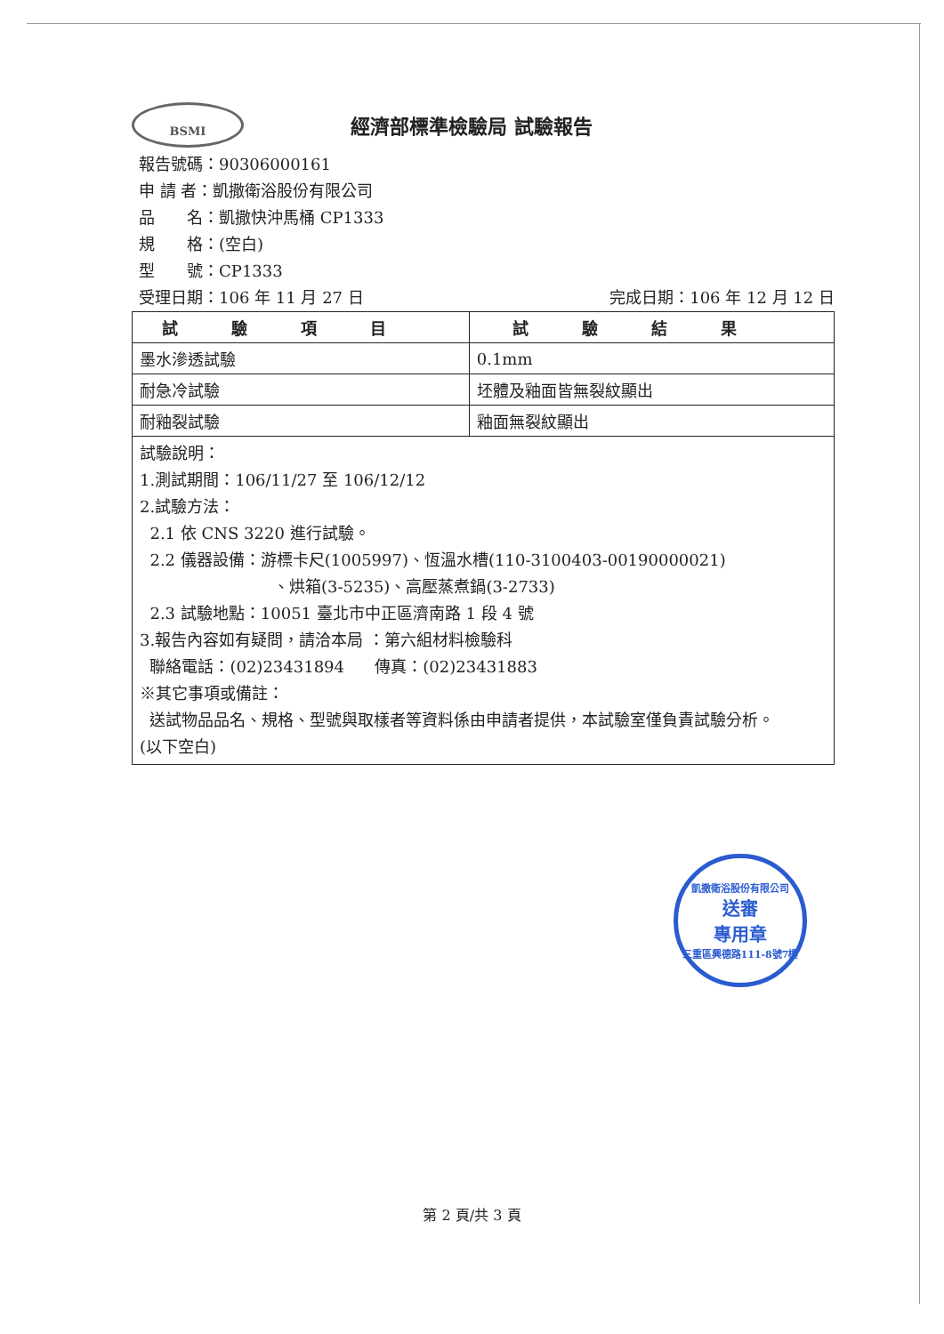BSMI
經濟部標準檢驗局 試驗報告
報告號碼：90306000161
申 請 者：凱撒衛浴股份有限公司
品　　名：凱撒快沖馬桶 CP1333
規　　格：(空白)
型　　號：CP1333
受理日期：106 年 11 月 27 日 完成日期：106 年 12 月 12 日
| 試驗項目 | 試驗結果 |
| --- | --- |
| 墨水滲透試驗 | 0.1mm |
| 耐急冷試驗 | 坯體及釉面皆無裂紋顯出 |
| 耐釉裂試驗 | 釉面無裂紋顯出 |
| 試驗說明： 1.測試期間：106/11/27 至 106/12/12 2.試驗方法： 2.1 依 CNS 3220 進行試驗。 2.2 儀器設備：游標卡尺(1005997)、恆溫水槽(110-3100403-00190000021) 、烘箱(3-5235)、高壓蒸煮鍋(3-2733) 2.3 試驗地點：10051 臺北市中正區濟南路 1 段 4 號 3.報告內容如有疑問，請洽本局 ：第六組材料檢驗科 聯絡電話：(02)23431894 傳真：(02)23431883 ※其它事項或備註： 送試物品品名、規格、型號與取樣者等資料係由申請者提供，本試驗室僅負責試驗分析。 (以下空白) | |
凱撒衛浴股份有限公司
送審
專用章
三重區興德路111-8號7樓
第 2 頁/共 3 頁